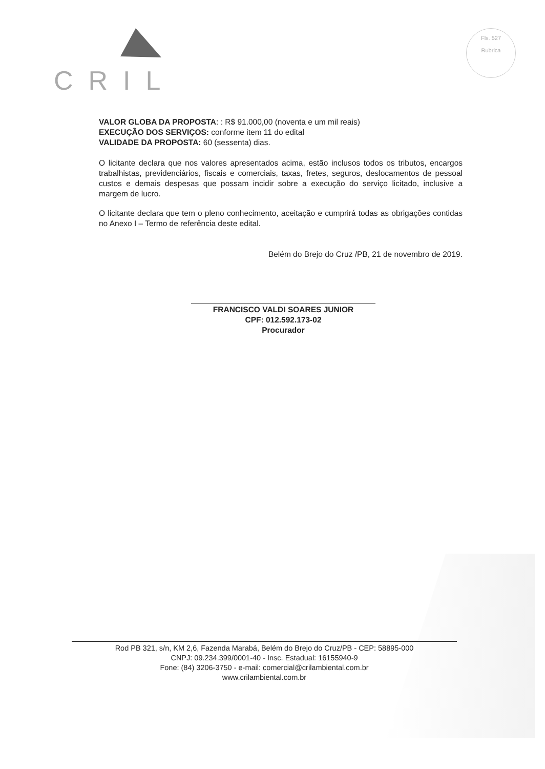CRIL
Fls. 527
Rubrica
VALOR GLOBA DA PROPOSTA: : R$ 91.000,00 (noventa e um mil reais)
EXECUÇÃO DOS SERVIÇOS: conforme item 11 do edital
VALIDADE DA PROPOSTA: 60 (sessenta) dias.
O licitante declara que nos valores apresentados acima, estão inclusos todos os tributos, encargos trabalhistas, previdenciários, fiscais e comerciais, taxas, fretes, seguros, deslocamentos de pessoal custos e demais despesas que possam incidir sobre a execução do serviço licitado, inclusive a margem de lucro.
O licitante declara que tem o pleno conhecimento, aceitação e cumprirá todas as obrigações contidas no Anexo I – Termo de referência deste edital.
Belém do Brejo do Cruz /PB, 21 de novembro de 2019.
FRANCISCO VALDI SOARES JUNIOR
CPF: 012.592.173-02
Procurador
Rod PB 321, s/n, KM 2,6, Fazenda Marabá, Belém do Brejo do Cruz/PB - CEP: 58895-000
CNPJ: 09.234.399/0001-40 - Insc. Estadual: 16155940-9
Fone: (84) 3206-3750 - e-mail: comercial@crilambiental.com.br
www.crilambiental.com.br